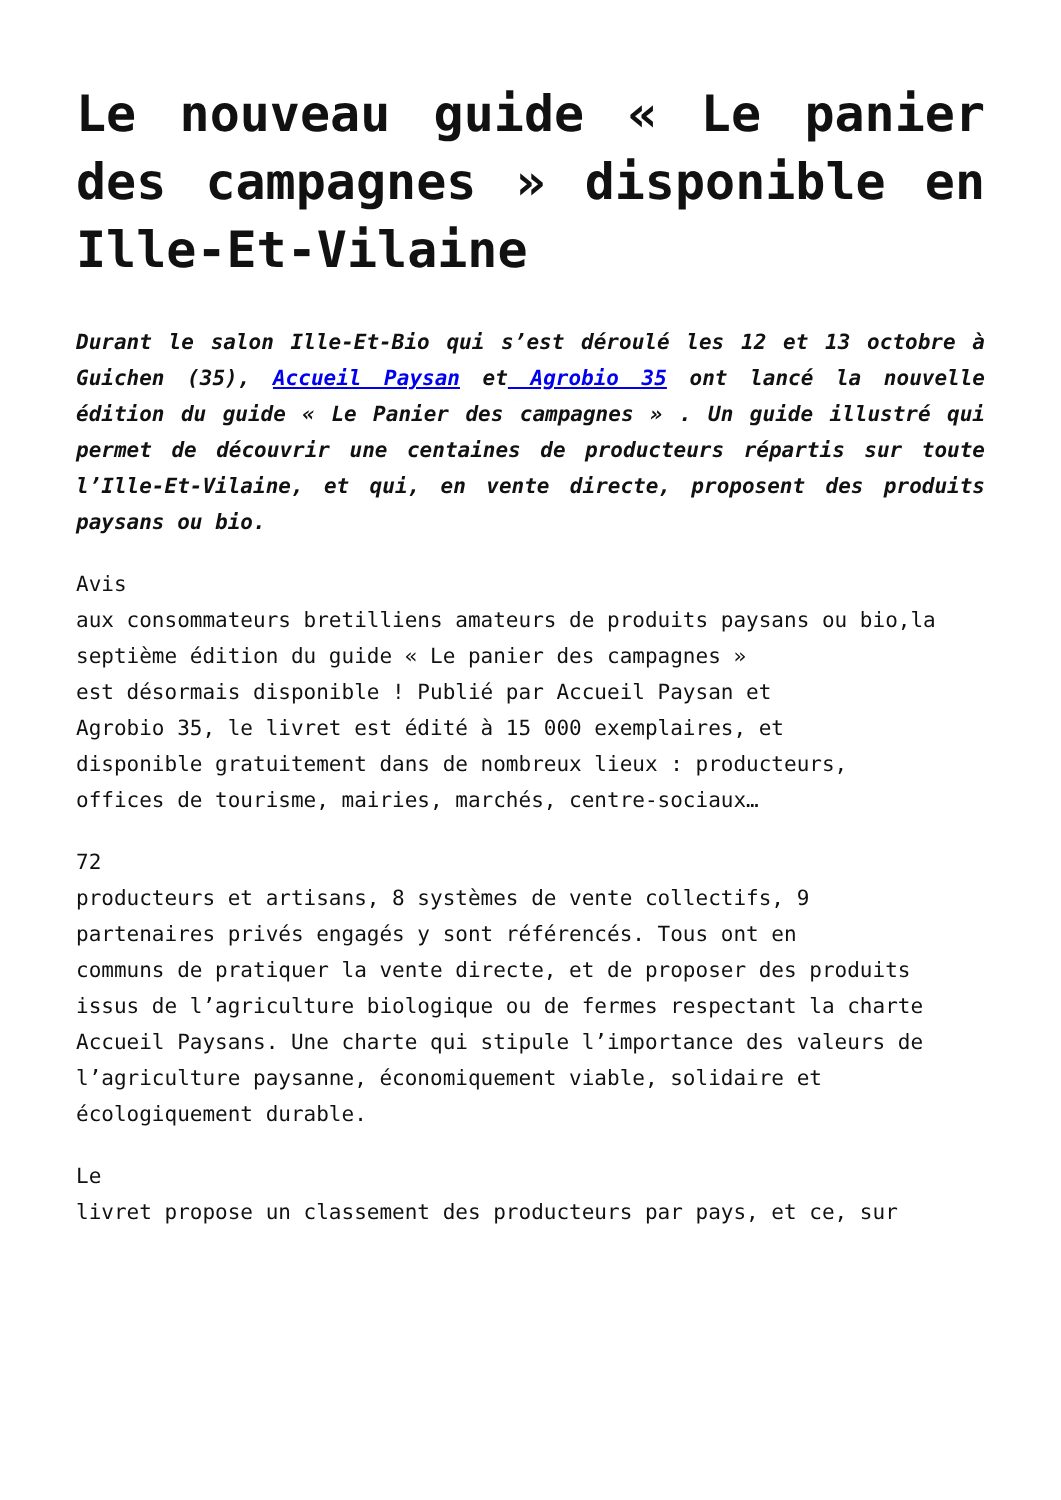Le nouveau guide « Le panier des campagnes » disponible en Ille-Et-Vilaine
Durant le salon Ille-Et-Bio qui s’est déroulé les 12 et 13 octobre à Guichen (35), Accueil Paysan et Agrobio 35 ont lancé la nouvelle édition du guide « Le Panier des campagnes » . Un guide illustré qui permet de découvrir une centaines de producteurs répartis sur toute l’Ille-Et-Vilaine, et qui, en vente directe, proposent des produits paysans ou bio.
Avis
aux consommateurs bretilliens amateurs de produits paysans ou bio,la
septième édition du guide « Le panier des campagnes »
est désormais disponible ! Publié par Accueil Paysan et
Agrobio 35, le livret est édité à 15 000 exemplaires, et
disponible gratuitement dans de nombreux lieux : producteurs,
offices de tourisme, mairies, marchés, centre-sociaux…
72
producteurs et artisans, 8 systèmes de vente collectifs, 9
partenaires privés engagés y sont référencés. Tous ont en
communs de pratiquer la vente directe, et de proposer des produits
issus de l’agriculture biologique ou de fermes respectant la charte
Accueil Paysans. Une charte qui stipule l’importance des valeurs de
l’agriculture paysanne, économiquement viable, solidaire et
écologiquement durable.
Le
livret propose un classement des producteurs par pays, et ce, sur